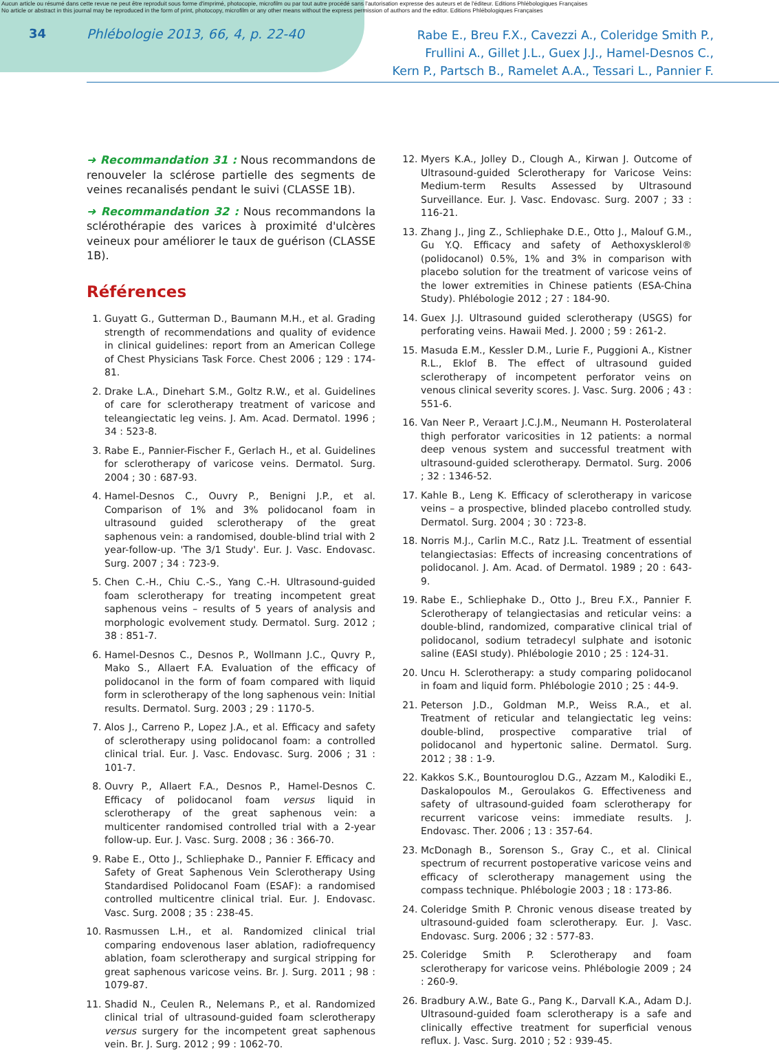Aucun article ou résumé dans cette revue ne peut être reproduit sous forme d'imprimé, photocopie, microfilm ou par tout autre procédé sans l'autorisation expresse des auteurs et de l'éditeur. Editions Phlébologiques Françaises
No article or abstract in this journal may be reproduced in the form of print, photocopy, microfilm or any other means without the express permission of authors and the editor. Editions Phlébologiques Françaises
34 Phlébologie 2013, 66, 4, p. 22-40
Rabe E., Breu F.X., Cavezzi A., Coleridge Smith P.,
Frullini A., Gillet J.L., Guex J.J., Hamel-Desnos C.,
Kern P., Partsch B., Ramelet A.A., Tessari L., Pannier F.
➜ Recommandation 31 : Nous recommandons de renouveler la sclérose partielle des segments de veines recanalisés pendant le suivi (CLASSE 1B).
➜ Recommandation 32 : Nous recommandons la sclérothérapie des varices à proximité d'ulcères veineux pour améliorer le taux de guérison (CLASSE 1B).
Références
1. Guyatt G., Gutterman D., Baumann M.H., et al. Grading strength of recommendations and quality of evidence in clinical guidelines: report from an American College of Chest Physicians Task Force. Chest 2006 ; 129 : 174-81.
2. Drake L.A., Dinehart S.M., Goltz R.W., et al. Guidelines of care for sclerotherapy treatment of varicose and teleangiectatic leg veins. J. Am. Acad. Dermatol. 1996 ; 34 : 523-8.
3. Rabe E., Pannier-Fischer F., Gerlach H., et al. Guidelines for sclerotherapy of varicose veins. Dermatol. Surg. 2004 ; 30 : 687-93.
4. Hamel-Desnos C., Ouvry P., Benigni J.P., et al. Comparison of 1% and 3% polidocanol foam in ultrasound guided sclerotherapy of the great saphenous vein: a randomised, double-blind trial with 2 year-follow-up. 'The 3/1 Study'. Eur. J. Vasc. Endovasc. Surg. 2007 ; 34 : 723-9.
5. Chen C.-H., Chiu C.-S., Yang C.-H. Ultrasound-guided foam sclerotherapy for treating incompetent great saphenous veins – results of 5 years of analysis and morphologic evolvement study. Dermatol. Surg. 2012 ; 38 : 851-7.
6. Hamel-Desnos C., Desnos P., Wollmann J.C., Quvry P., Mako S., Allaert F.A. Evaluation of the efficacy of polidocanol in the form of foam compared with liquid form in sclerotherapy of the long saphenous vein: Initial results. Dermatol. Surg. 2003 ; 29 : 1170-5.
7. Alos J., Carreno P., Lopez J.A., et al. Efficacy and safety of sclerotherapy using polidocanol foam: a controlled clinical trial. Eur. J. Vasc. Endovasc. Surg. 2006 ; 31 : 101-7.
8. Ouvry P., Allaert F.A., Desnos P., Hamel-Desnos C. Efficacy of polidocanol foam versus liquid in sclerotherapy of the great saphenous vein: a multicenter randomised controlled trial with a 2-year follow-up. Eur. J. Vasc. Surg. 2008 ; 36 : 366-70.
9. Rabe E., Otto J., Schliephake D., Pannier F. Efficacy and Safety of Great Saphenous Vein Sclerotherapy Using Standardised Polidocanol Foam (ESAF): a randomised controlled multicentre clinical trial. Eur. J. Endovasc. Vasc. Surg. 2008 ; 35 : 238-45.
10. Rasmussen L.H., et al. Randomized clinical trial comparing endovenous laser ablation, radiofrequency ablation, foam sclerotherapy and surgical stripping for great saphenous varicose veins. Br. J. Surg. 2011 ; 98 : 1079-87.
11. Shadid N., Ceulen R., Nelemans P., et al. Randomized clinical trial of ultrasound-guided foam sclerotherapy versus surgery for the incompetent great saphenous vein. Br. J. Surg. 2012 ; 99 : 1062-70.
12. Myers K.A., Jolley D., Clough A., Kirwan J. Outcome of Ultrasound-guided Sclerotherapy for Varicose Veins: Medium-term Results Assessed by Ultrasound Surveillance. Eur. J. Vasc. Endovasc. Surg. 2007 ; 33 : 116-21.
13. Zhang J., Jing Z., Schliephake D.E., Otto J., Malouf G.M., Gu Y.Q. Efficacy and safety of Aethoxysklerol® (polidocanol) 0.5%, 1% and 3% in comparison with placebo solution for the treatment of varicose veins of the lower extremities in Chinese patients (ESA-China Study). Phlébologie 2012 ; 27 : 184-90.
14. Guex J.J. Ultrasound guided sclerotherapy (USGS) for perforating veins. Hawaii Med. J. 2000 ; 59 : 261-2.
15. Masuda E.M., Kessler D.M., Lurie F., Puggioni A., Kistner R.L., Eklof B. The effect of ultrasound guided sclerotherapy of incompetent perforator veins on venous clinical severity scores. J. Vasc. Surg. 2006 ; 43 : 551-6.
16. Van Neer P., Veraart J.C.J.M., Neumann H. Posterolateral thigh perforator varicosities in 12 patients: a normal deep venous system and successful treatment with ultrasound-guided sclerotherapy. Dermatol. Surg. 2006 ; 32 : 1346-52.
17. Kahle B., Leng K. Efficacy of sclerotherapy in varicose veins – a prospective, blinded placebo controlled study. Dermatol. Surg. 2004 ; 30 : 723-8.
18. Norris M.J., Carlin M.C., Ratz J.L. Treatment of essential telangiectasias: Effects of increasing concentrations of polidocanol. J. Am. Acad. of Dermatol. 1989 ; 20 : 643-9.
19. Rabe E., Schliephake D., Otto J., Breu F.X., Pannier F. Sclerotherapy of telangiectasias and reticular veins: a double-blind, randomized, comparative clinical trial of polidocanol, sodium tetradecyl sulphate and isotonic saline (EASI study). Phlébologie 2010 ; 25 : 124-31.
20. Uncu H. Sclerotherapy: a study comparing polidocanol in foam and liquid form. Phlébologie 2010 ; 25 : 44-9.
21. Peterson J.D., Goldman M.P., Weiss R.A., et al. Treatment of reticular and telangiectatic leg veins: double-blind, prospective comparative trial of polidocanol and hypertonic saline. Dermatol. Surg. 2012 ; 38 : 1-9.
22. Kakkos S.K., Bountouroglou D.G., Azzam M., Kalodiki E., Daskalopoulos M., Geroulakos G. Effectiveness and safety of ultrasound-guided foam sclerotherapy for recurrent varicose veins: immediate results. J. Endovasc. Ther. 2006 ; 13 : 357-64.
23. McDonagh B., Sorenson S., Gray C., et al. Clinical spectrum of recurrent postoperative varicose veins and efficacy of sclerotherapy management using the compass technique. Phlébologie 2003 ; 18 : 173-86.
24. Coleridge Smith P. Chronic venous disease treated by ultrasound-guided foam sclerotherapy. Eur. J. Vasc. Endovasc. Surg. 2006 ; 32 : 577-83.
25. Coleridge Smith P. Sclerotherapy and foam sclerotherapy for varicose veins. Phlébologie 2009 ; 24 : 260-9.
26. Bradbury A.W., Bate G., Pang K., Darvall K.A., Adam D.J. Ultrasound-guided foam sclerotherapy is a safe and clinically effective treatment for superficial venous reflux. J. Vasc. Surg. 2010 ; 52 : 939-45.